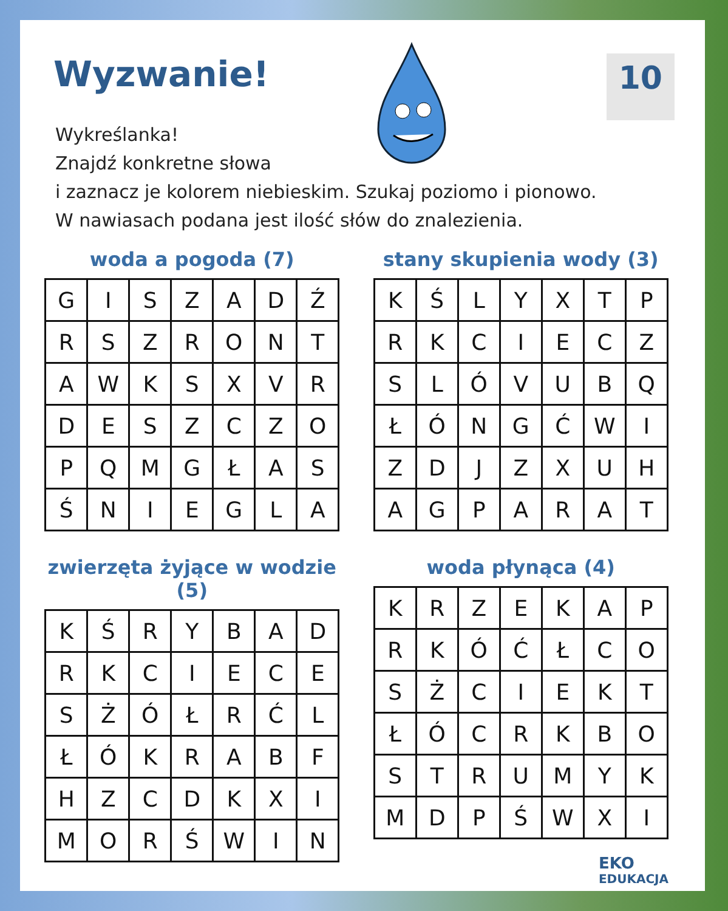Wyzwanie!
10
Wykreślanka!
Znajdź konkretne słowa
i zaznacz je kolorem niebieskim. Szukaj poziomo i pionowo.
W nawiasach podana jest ilość słów do znalezienia.
woda a pogoda (7)
| G | I | S | Z | A | D | Ź |
| R | S | Z | R | O | N | T |
| A | W | K | S | X | V | R |
| D | E | S | Z | C | Z | O |
| P | Q | M | G | Ł | A | S |
| Ś | N | I | E | G | L | A |
stany skupienia wody (3)
| K | Ś | L | Y | X | T | P |
| R | K | C | I | E | C | Z |
| S | L | Ó | V | U | B | Q |
| Ł | Ó | N | G | Ć | W | I |
| Z | D | J | Z | X | U | H |
| A | G | P | A | R | A | T |
zwierzęta żyjące w wodzie (5)
| K | Ś | R | Y | B | A | D |
| R | K | C | I | E | C | E |
| S | Ż | Ó | Ł | R | Ć | L |
| Ł | Ó | K | R | A | B | F |
| H | Z | C | D | K | X | I |
| M | O | R | Ś | W | I | N |
woda płynąca (4)
| K | R | Z | E | K | A | P |
| R | K | Ó | Ć | Ł | C | O |
| S | Ż | C | I | E | K | T |
| Ł | Ó | C | R | K | B | O |
| S | T | R | U | M | Y | K |
| M | D | P | Ś | W | X | I |
EKO
EDUKACJA